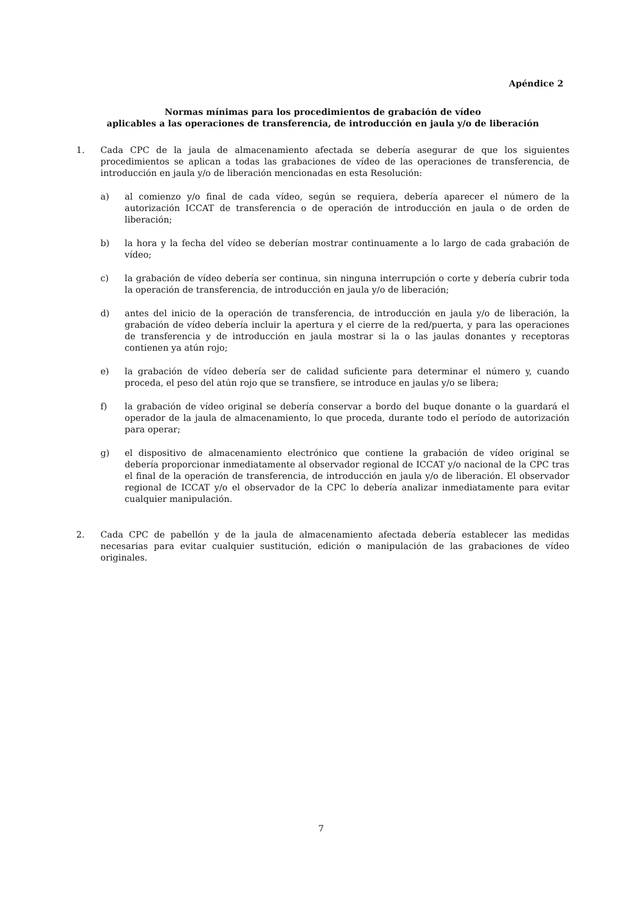Apéndice 2
Normas mínimas para los procedimientos de grabación de vídeo
aplicables a las operaciones de transferencia, de introducción en jaula y/o de liberación
1. Cada CPC de la jaula de almacenamiento afectada se debería asegurar de que los siguientes procedimientos se aplican a todas las grabaciones de vídeo de las operaciones de transferencia, de introducción en jaula y/o de liberación mencionadas en esta Resolución:
a) al comienzo y/o final de cada vídeo, según se requiera, debería aparecer el número de la autorización ICCAT de transferencia o de operación de introducción en jaula o de orden de liberación;
b) la hora y la fecha del vídeo se deberían mostrar continuamente a lo largo de cada grabación de vídeo;
c) la grabación de vídeo debería ser continua, sin ninguna interrupción o corte y debería cubrir toda la operación de transferencia, de introducción en jaula y/o de liberación;
d) antes del inicio de la operación de transferencia, de introducción en jaula y/o de liberación, la grabación de vídeo debería incluir la apertura y el cierre de la red/puerta, y para las operaciones de transferencia y de introducción en jaula mostrar si la o las jaulas donantes y receptoras contienen ya atún rojo;
e) la grabación de vídeo debería ser de calidad suficiente para determinar el número y, cuando proceda, el peso del atún rojo que se transfiere, se introduce en jaulas y/o se libera;
f) la grabación de vídeo original se debería conservar a bordo del buque donante o la guardará el operador de la jaula de almacenamiento, lo que proceda, durante todo el período de autorización para operar;
g) el dispositivo de almacenamiento electrónico que contiene la grabación de vídeo original se debería proporcionar inmediatamente al observador regional de ICCAT y/o nacional de la CPC tras el final de la operación de transferencia, de introducción en jaula y/o de liberación. El observador regional de ICCAT y/o el observador de la CPC lo debería analizar inmediatamente para evitar cualquier manipulación.
2. Cada CPC de pabellón y de la jaula de almacenamiento afectada debería establecer las medidas necesarias para evitar cualquier sustitución, edición o manipulación de las grabaciones de vídeo originales.
7